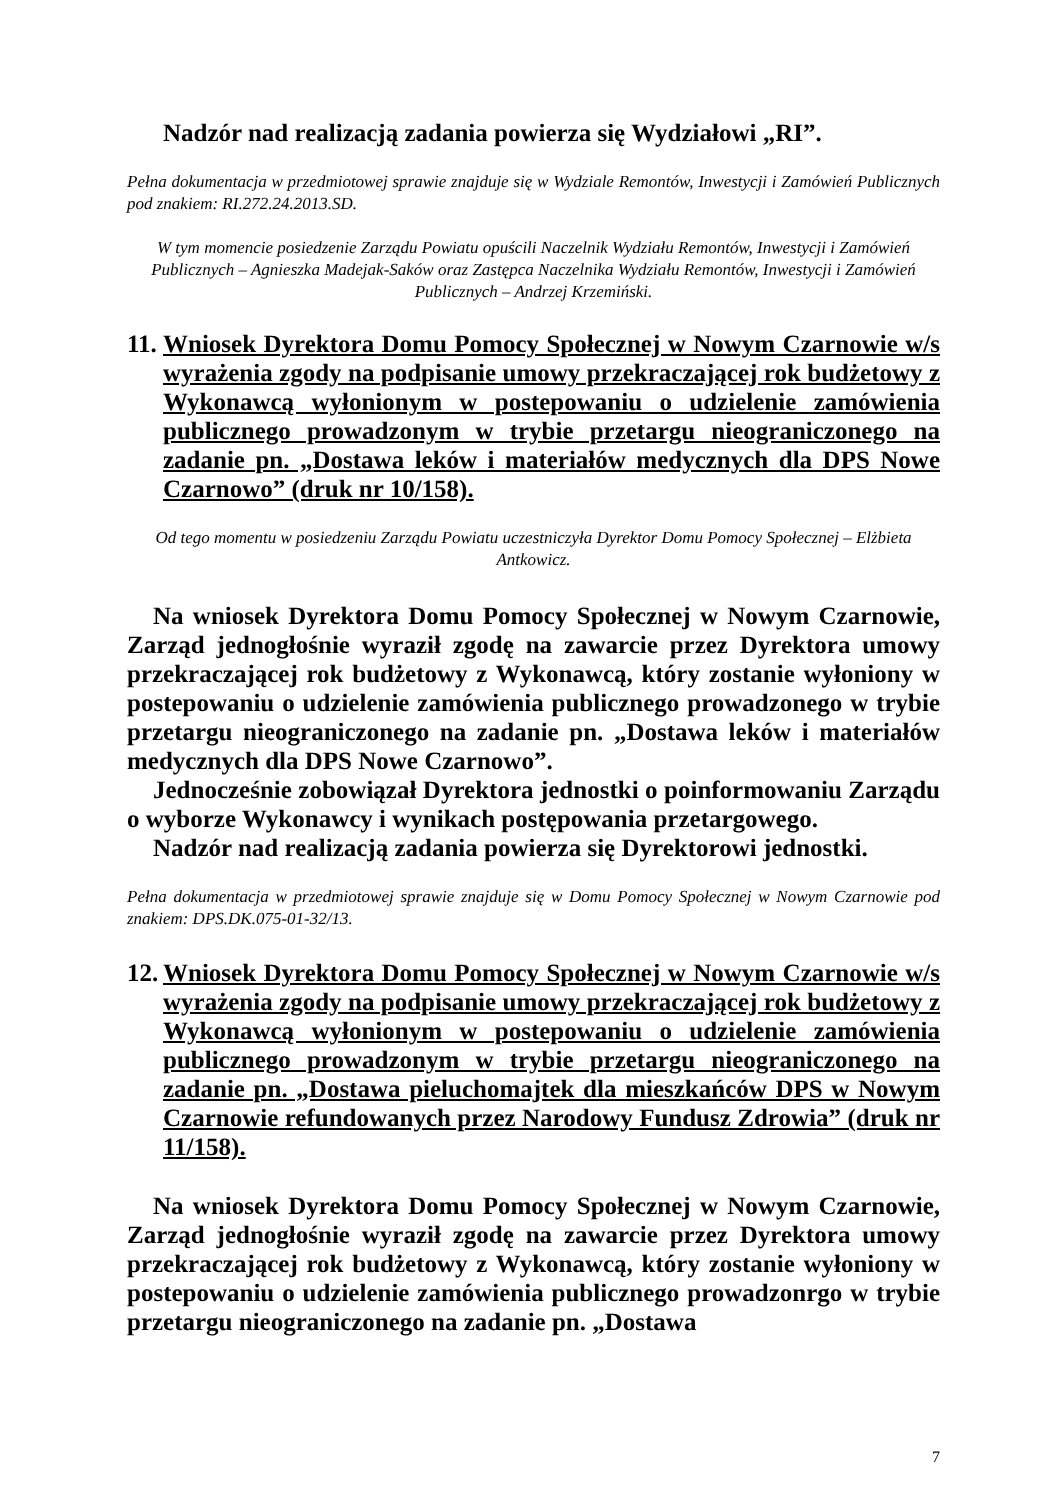Nadzór nad realizacją zadania powierza się Wydziałowi „RI”.
Pełna dokumentacja w przedmiotowej sprawie znajduje się w Wydziale Remontów, Inwestycji i Zamówień Publicznych pod znakiem: RI.272.24.2013.SD.
W tym momencie posiedzenie Zarządu Powiatu opuścili Naczelnik Wydziału Remontów, Inwestycji i Zamówień Publicznych – Agnieszka Madejak-Saków oraz Zastępca Naczelnika Wydziału Remontów, Inwestycji i Zamówień Publicznych – Andrzej Krzemiński.
11. Wniosek Dyrektora Domu Pomocy Społecznej w Nowym Czarnowie w/s wyrażenia zgody na podpisanie umowy przekraczającej rok budżetowy z Wykonawcą wyłonionym w postepowaniu o udzielenie zamówienia publicznego prowadzonym w trybie przetargu nieograniczonego na zadanie pn. „Dostawa leków i materiałów medycznych dla DPS Nowe Czarnowo” (druk nr 10/158).
Od tego momentu w posiedzeniu Zarządu Powiatu uczestniczyła Dyrektor Domu Pomocy Społecznej – Elżbieta Antkowicz.
Na wniosek Dyrektora Domu Pomocy Społecznej w Nowym Czarnowie, Zarząd jednogłośnie wyraził zgodę na zawarcie przez Dyrektora umowy przekraczającej rok budżetowy z Wykonawcą, który zostanie wyłoniony w postepowaniu o udzielenie zamówienia publicznego prowadzonego w trybie przetargu nieograniczonego na zadanie pn. „Dostawa leków i materiałów medycznych dla DPS Nowe Czarnowo”.
Jednocześnie zobowiązał Dyrektora jednostki o poinformowaniu Zarządu o wyborze Wykonawcy i wynikach postępowania przetargowego.
Nadzór nad realizacją zadania powierza się Dyrektorowi jednostki.
Pełna dokumentacja w przedmiotowej sprawie znajduje się w Domu Pomocy Społecznej w Nowym Czarnowie pod znakiem: DPS.DK.075-01-32/13.
12. Wniosek Dyrektora Domu Pomocy Społecznej w Nowym Czarnowie w/s wyrażenia zgody na podpisanie umowy przekraczającej rok budżetowy z Wykonawcą wyłonionym w postepowaniu o udzielenie zamówienia publicznego prowadzonym w trybie przetargu nieograniczonego na zadanie pn. „Dostawa pieluchomajtek dla mieszkańców DPS w Nowym Czarnowie refundowanych przez Narodowy Fundusz Zdrowia” (druk nr 11/158).
Na wniosek Dyrektora Domu Pomocy Społecznej w Nowym Czarnowie, Zarząd jednogłośnie wyraził zgodę na zawarcie przez Dyrektora umowy przekraczającej rok budżetowy z Wykonawcą, który zostanie wyłoniony w postepowaniu o udzielenie zamówienia publicznego prowadzonrgo w trybie przetargu nieograniczonego na zadanie pn. „Dostawa
7